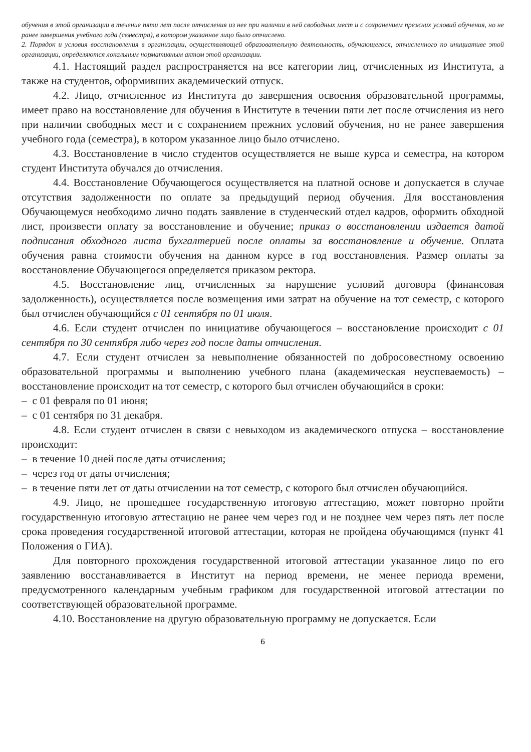обучения в этой организации в течение пяти лет после отчисления из нее при наличии в ней свободных мест и с сохранением прежних условий обучения, но не ранее завершения учебного года (семестра), в котором указанное лицо было отчислено.
2. Порядок и условия восстановления в организации, осуществляющей образовательную деятельность, обучающегося, отчисленного по инициативе этой организации, определяются локальным нормативным актом этой организации.
4.1. Настоящий раздел распространяется на все категории лиц, отчисленных из Института, а также на студентов, оформивших академический отпуск.
4.2. Лицо, отчисленное из Института до завершения освоения образовательной программы, имеет право на восстановление для обучения в Институте в течении пяти лет после отчисления из него при наличии свободных мест и с сохранением прежних условий обучения, но не ранее завершения учебного года (семестра), в котором указанное лицо было отчислено.
4.3. Восстановление в число студентов осуществляется не выше курса и семестра, на котором студент Института обучался до отчисления.
4.4. Восстановление Обучающегося осуществляется на платной основе и допускается в случае отсутствия задолженности по оплате за предыдущий период обучения. Для восстановления Обучающемуся необходимо лично подать заявление в студенческий отдел кадров, оформить обходной лист, произвести оплату за восстановление и обучение; приказ о восстановлении издается датой подписания обходного листа бухгалтерией после оплаты за восстановление и обучение. Оплата обучения равна стоимости обучения на данном курсе в год восстановления. Размер оплаты за восстановление Обучающегося определяется приказом ректора.
4.5. Восстановление лиц, отчисленных за нарушение условий договора (финансовая задолженность), осуществляется после возмещения ими затрат на обучение на тот семестр, с которого был отчислен обучающийся с 01 сентября по 01 июля.
4.6. Если студент отчислен по инициативе обучающегося – восстановление происходит с 01 сентября по 30 сентября либо через год после даты отчисления.
4.7. Если студент отчислен за невыполнение обязанностей по добросовестному освоению образовательной программы и выполнению учебного плана (академическая неуспеваемость) – восстановление происходит на тот семестр, с которого был отчислен обучающийся в сроки:
– с 01 февраля по 01 июня;
– с 01 сентября по 31 декабря.
4.8. Если студент отчислен в связи с невыходом из академического отпуска – восстановление происходит:
– в течение 10 дней после даты отчисления;
– через год от даты отчисления;
– в течение пяти лет от даты отчислении на тот семестр, с которого был отчислен обучающийся.
4.9. Лицо, не прошедшее государственную итоговую аттестацию, может повторно пройти государственную итоговую аттестацию не ранее чем через год и не позднее чем через пять лет после срока проведения государственной итоговой аттестации, которая не пройдена обучающимся (пункт 41 Положения о ГИА).
Для повторного прохождения государственной итоговой аттестации указанное лицо по его заявлению восстанавливается в Институт на период времени, не менее периода времени, предусмотренного календарным учебным графиком для государственной итоговой аттестации по соответствующей образовательной программе.
4.10. Восстановление на другую образовательную программу не допускается. Если
6